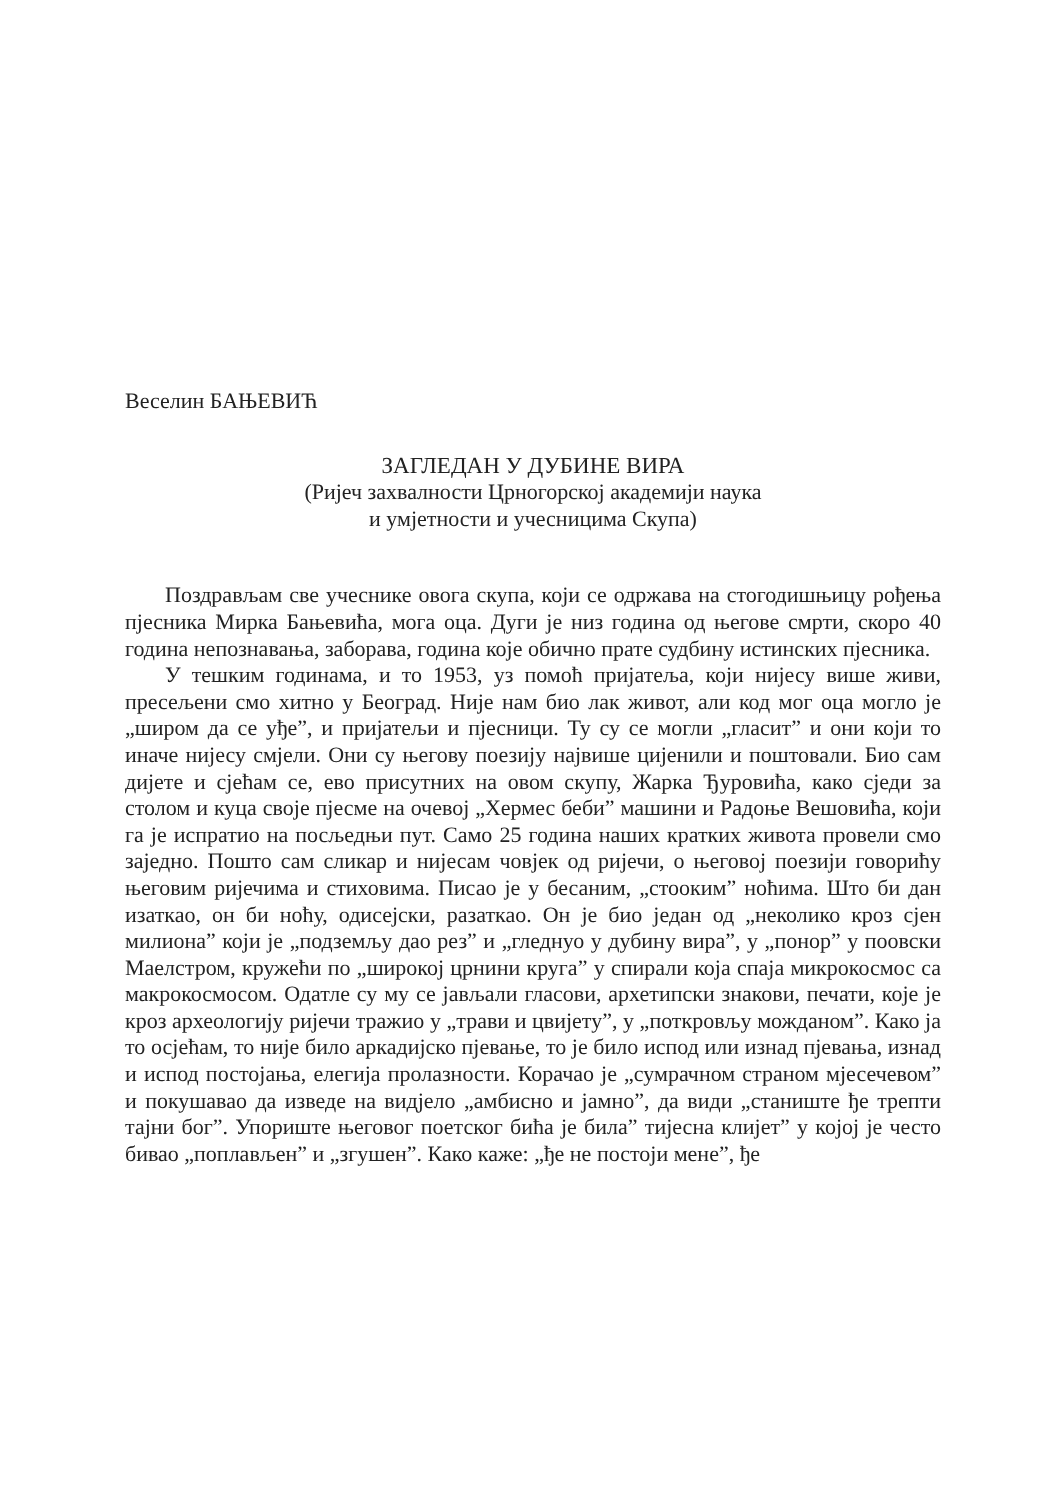Веселин БАЊЕВИЋ
ЗАГЛЕДАН У ДУБИНЕ ВИРА
(Ријеч захвалности Црногорској академији наука
и умјетности и учесницима Скупа)
Поздрављам све учеснике овога скупа, који се одржава на стогодишњицу рођења пјесника Мирка Бањевића, мога оца. Дуги је низ година од његове смрти, скоро 40 година непознавања, заборава, година које обично прате судбину истинских пјесника.
У тешким годинама, и то 1953, уз помоћ пријатеља, који нијесу више живи, пресељени смо хитно у Београд. Није нам био лак живот, али код мог оца могло је „широм да се уђе”, и пријатељи и пјесници. Ту су се могли „гласит” и они који то иначе нијесу смјели. Они су његову поезију највише цијенили и поштовали. Био сам дијете и сјећам се, ево присутних на овом скупу, Жарка Ђуровића, како сједи за столом и куца своје пјесме на очевој „Хермес беби” машини и Радоње Вешовића, који га је испратио на посљедњи пут. Само 25 година наших кратких живота провели смо заједно. Пошто сам сликар и нијесам човјек од ријечи, о његовој поезији говорићу његовим ријечима и стиховима. Писао је у бесаним, „стооким” ноћима. Што би дан изаткао, он би ноћу, одисејски, разаткао. Он је био један од „неколико кроз сјен милиона” који је „подземљу дао рез” и „гледнуо у дубину вира”, у „понор” у поовски Маелстром, кружећи по „широкој црнини круга” у спирали која спаја микрокосмос са макрокосмосом. Одатле су му се јављали гласови, архетипски знакови, печати, које је кроз археологију ријечи тражио у „трави и цвијету”, у „поткровљу можданом”. Како ја то осјећам, то није било аркадијско пјевање, то је било испод или изнад пјевања, изнад и испод постојања, елегија пролазности. Корачао је „сумрачном страном мјесечевом” и покушавао да изведе на видјело „амбисно и јамно”, да види „станиште ђе трепти тајни бог”. Упориште његовог поетског бића је била” тијесна клијет” у којој је често бивао „поплављен” и „згушен”. Како каже: „ђе не постоји мене”, ђе